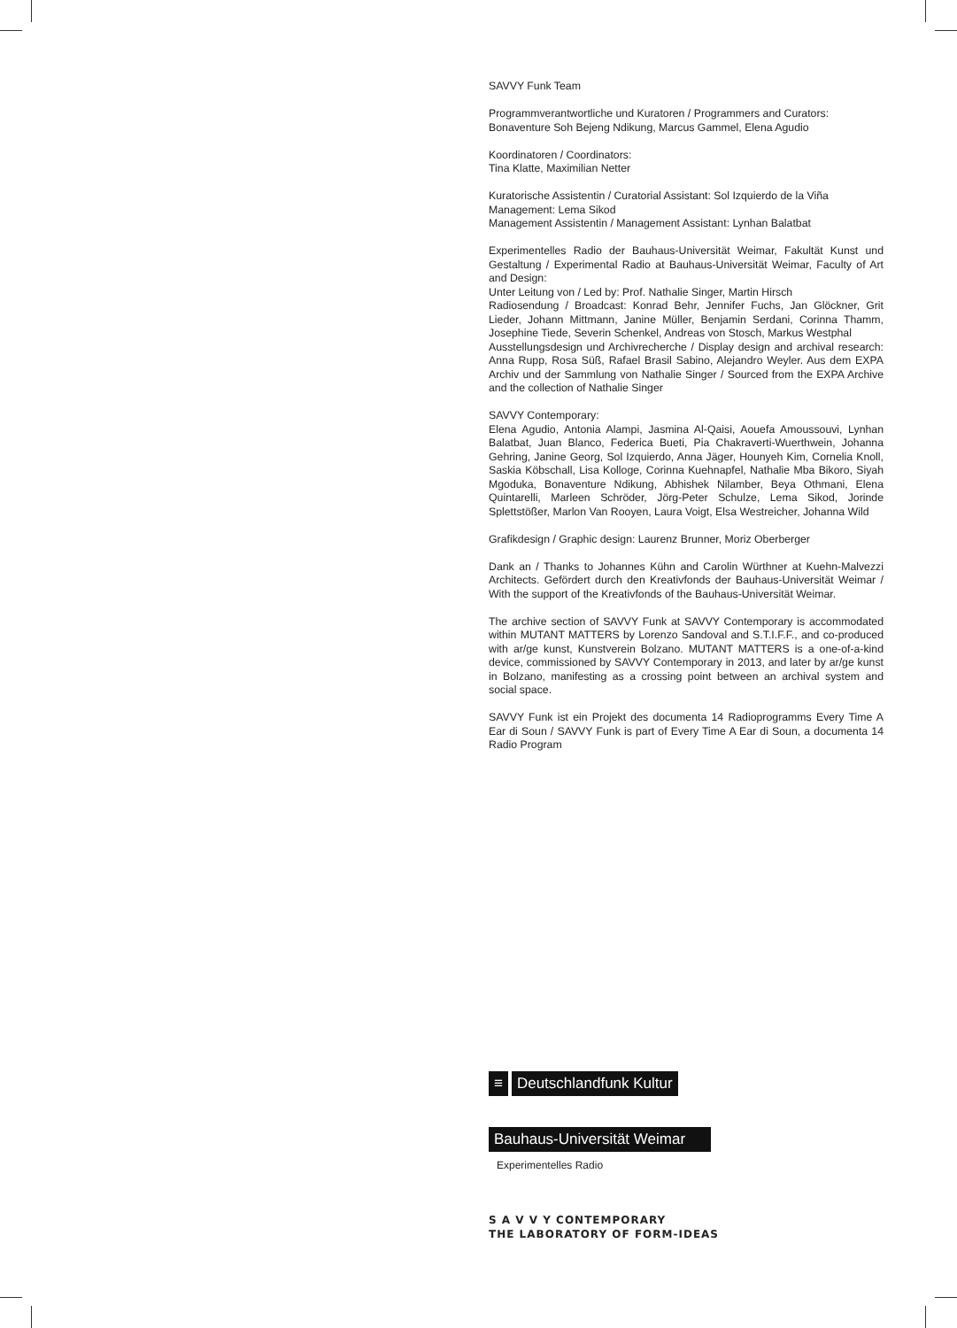SAVVY Funk Team
Programmverantwortliche und Kuratoren / Programmers and Curators:
Bonaventure Soh Bejeng Ndikung, Marcus Gammel, Elena Agudio
Koordinatoren / Coordinators:
Tina Klatte, Maximilian Netter
Kuratorische Assistentin / Curatorial Assistant: Sol Izquierdo de la Viña
Management: Lema Sikod
Management Assistentin / Management Assistant: Lynhan Balatbat
Experimentelles Radio der Bauhaus-Universität Weimar, Fakultät Kunst und Gestaltung / Experimental Radio at Bauhaus-Universität Weimar, Faculty of Art and Design:
Unter Leitung von / Led by: Prof. Nathalie Singer, Martin Hirsch
Radiosendung / Broadcast: Konrad Behr, Jennifer Fuchs, Jan Glöckner, Grit Lieder, Johann Mittmann, Janine Müller, Benjamin Serdani, Corinna Thamm, Josephine Tiede, Severin Schenkel, Andreas von Stosch, Markus Westphal
Ausstellungsdesign und Archivrecherche / Display design and archival research: Anna Rupp, Rosa Süß, Rafael Brasil Sabino, Alejandro Weyler. Aus dem EXPA Archiv und der Sammlung von Nathalie Singer / Sourced from the EXPA Archive and the collection of Nathalie Singer
SAVVY Contemporary:
Elena Agudio, Antonia Alampi, Jasmina Al-Qaisi, Aouefa Amoussouvi, Lynhan Balatbat, Juan Blanco, Federica Bueti, Pia Chakraverti-Wuerthwein, Johanna Gehring, Janine Georg, Sol Izquierdo, Anna Jäger, Hounyeh Kim, Cornelia Knoll, Saskia Köbschall, Lisa Kolloge, Corinna Kuehnapfel, Nathalie Mba Bikoro, Siyah Mgoduka, Bonaventure Ndikung, Abhishek Nilamber, Beya Othmani, Elena Quintarelli, Marleen Schröder, Jörg-Peter Schulze, Lema Sikod, Jorinde Splettstößer, Marlon Van Rooyen, Laura Voigt, Elsa Westreicher, Johanna Wild
Grafikdesign / Graphic design: Laurenz Brunner, Moriz Oberberger
Dank an / Thanks to Johannes Kühn and Carolin Würthner at Kuehn-Malvezzi Architects. Gefördert durch den Kreativfonds der Bauhaus-Universität Weimar / With the support of the Kreativfonds of the Bauhaus-Universität Weimar.
The archive section of SAVVY Funk at SAVVY Contemporary is accommodated within MUTANT MATTERS by Lorenzo Sandoval and S.T.I.F.F., and co-produced with ar/ge kunst, Kunstverein Bolzano. MUTANT MATTERS is a one-of-a-kind device, commissioned by SAVVY Contemporary in 2013, and later by ar/ge kunst in Bolzano, manifesting as a crossing point between an archival system and social space.
SAVVY Funk ist ein Projekt des documenta 14 Radioprogramms Every Time A Ear di Soun / SAVVY Funk is part of Every Time A Ear di Soun, a documenta 14 Radio Program
≡ Deutschlandfunk Kultur
Bauhaus-Universität Weimar
Experimentelles Radio
S A V V Y CONTEMPORARY
THE LABORATORY OF FORM-IDEAS